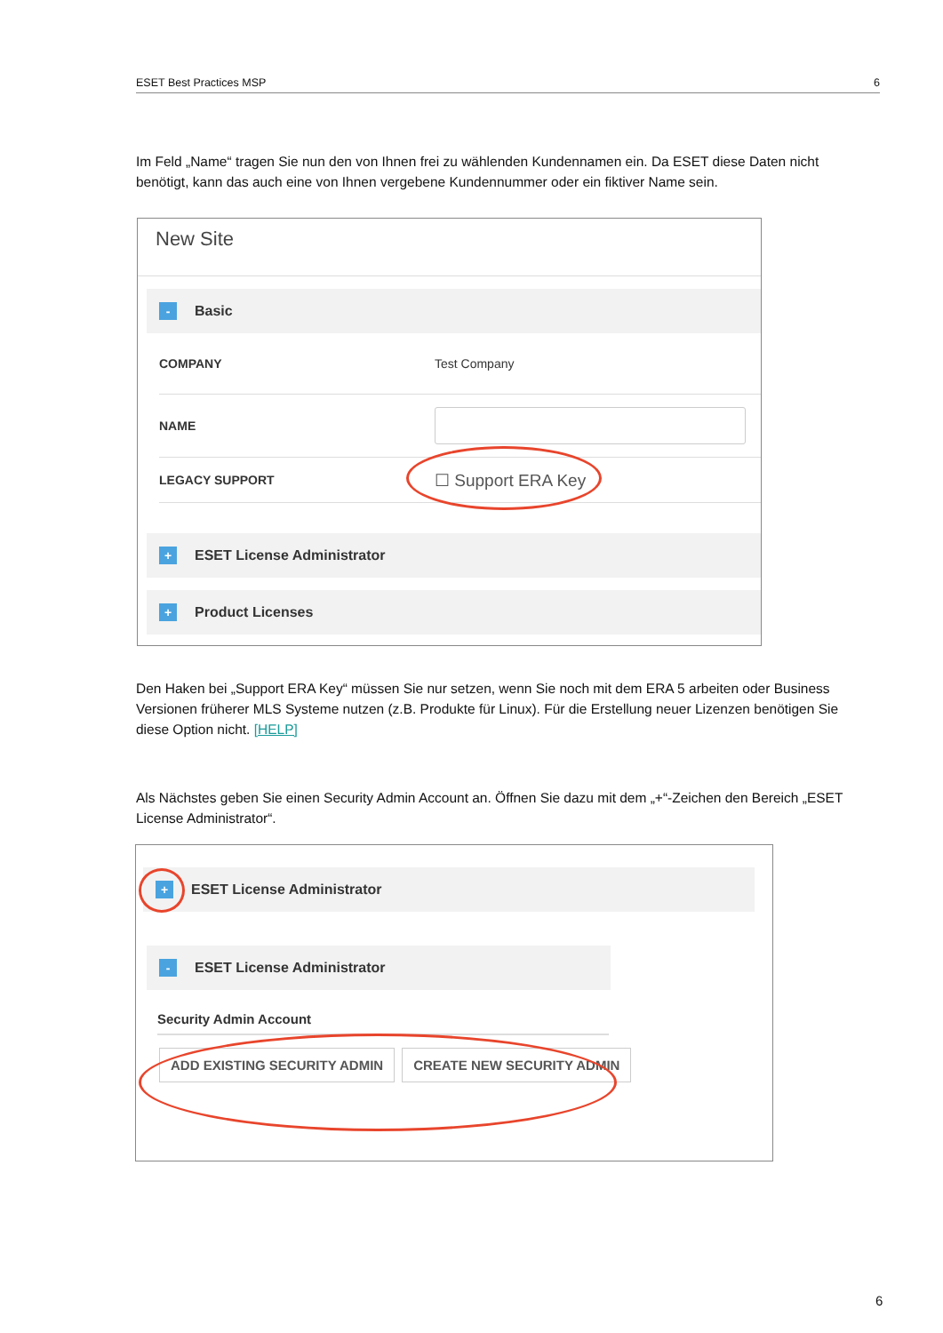ESET Best Practices MSP 6
Im Feld „Name“ tragen Sie nun den von Ihnen frei zu wählenden Kundennamen ein. Da ESET diese Daten nicht benötigt, kann das auch eine von Ihnen vergebene Kundennummer oder ein fiktiver Name sein.
New Site
- Basic
COMPANY Test Company
NAME
LEGACY SUPPORT ☐ Support ERA Key
+ ESET License Administrator
+ Product Licenses
Den Haken bei „Support ERA Key“ müssen Sie nur setzen, wenn Sie noch mit dem ERA 5 arbeiten oder Business Versionen früherer MLS Systeme nutzen (z.B. Produkte für Linux). Für die Erstellung neuer Lizenzen benötigen Sie diese Option nicht. [HELP]
Als Nächstes geben Sie einen Security Admin Account an. Öffnen Sie dazu mit dem „+“-Zeichen den Bereich „ESET License Administrator“.
+ ESET License Administrator
- ESET License Administrator
Security Admin Account
ADD EXISTING SECURITY ADMIN CREATE NEW SECURITY ADMIN
6